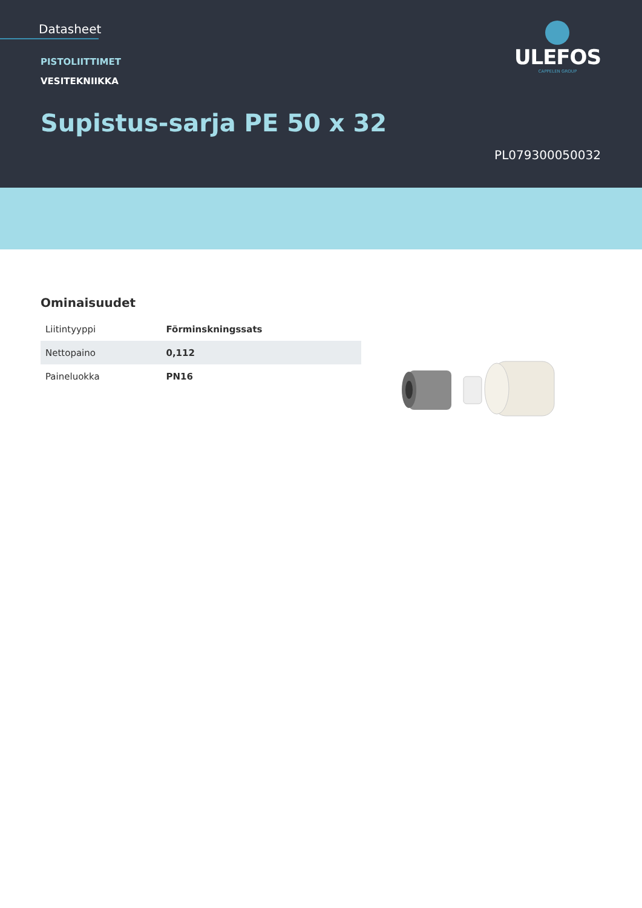Datasheet
PISTOLIITTIMET
VESITEKNIIKKA
Supistus-sarja PE 50 x 32
ULEFOS
CAPPELEN GROUP
PL079300050032
Ominaisuudet
| Liitintyyppi | Förminskningssats |
| Nettopaino | 0,112 |
| Paineluokka | PN16 |